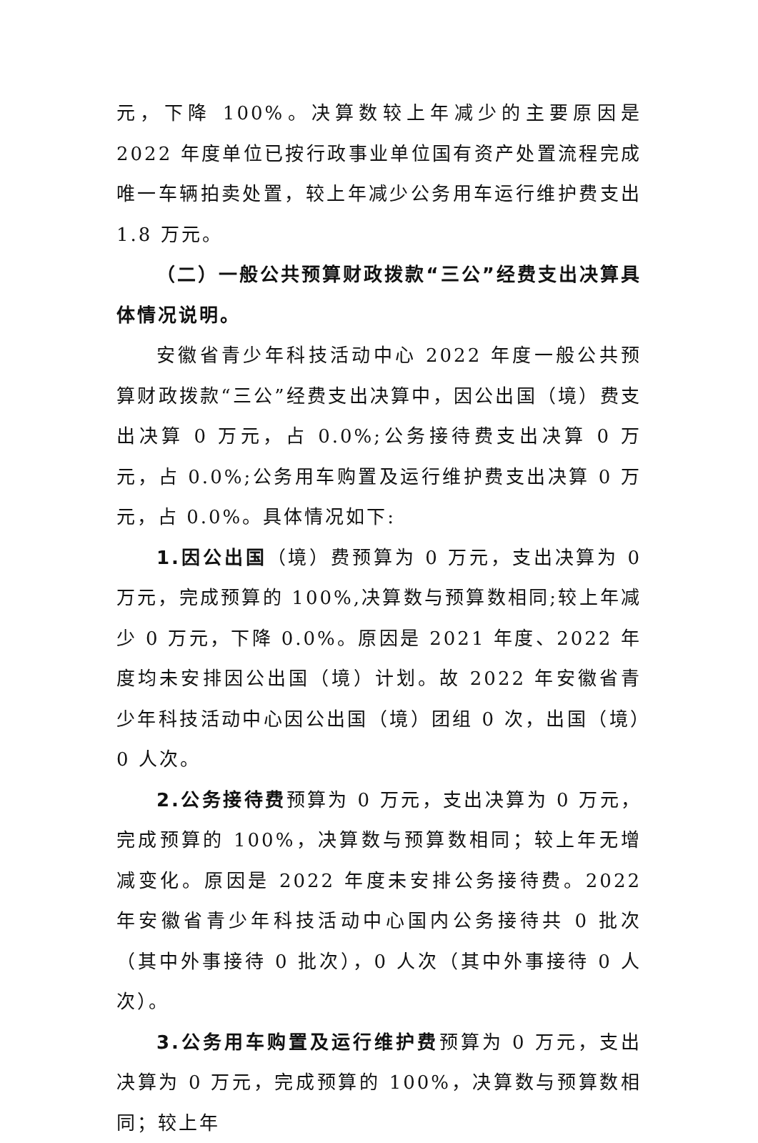元，下降 100%。决算数较上年减少的主要原因是 2022 年度单位已按行政事业单位国有资产处置流程完成唯一车辆拍卖处置，较上年减少公务用车运行维护费支出 1.8 万元。
（二）一般公共预算财政拨款“三公”经费支出决算具体情况说明。
安徽省青少年科技活动中心 2022 年度一般公共预算财政拨款“三公”经费支出决算中，因公出国（境）费支出决算 0 万元，占 0.0%;公务接待费支出决算 0 万元，占 0.0%;公务用车购置及运行维护费支出决算 0 万元，占 0.0%。具体情况如下:
1.因公出国（境）费预算为 0 万元，支出决算为 0 万元，完成预算的 100%,决算数与预算数相同;较上年减少 0 万元，下降 0.0%。原因是 2021 年度、2022 年度均未安排因公出国（境）计划。故 2022 年安徽省青少年科技活动中心因公出国（境）团组 0 次，出国（境）0 人次。
2.公务接待费预算为 0 万元，支出决算为 0 万元，完成预算的 100%，决算数与预算数相同；较上年无增减变化。原因是 2022 年度未安排公务接待费。2022 年安徽省青少年科技活动中心国内公务接待共 0 批次（其中外事接待 0 批次），0 人次（其中外事接待 0 人次）。
3.公务用车购置及运行维护费预算为 0 万元，支出决算为 0 万元，完成预算的 100%，决算数与预算数相同；较上年